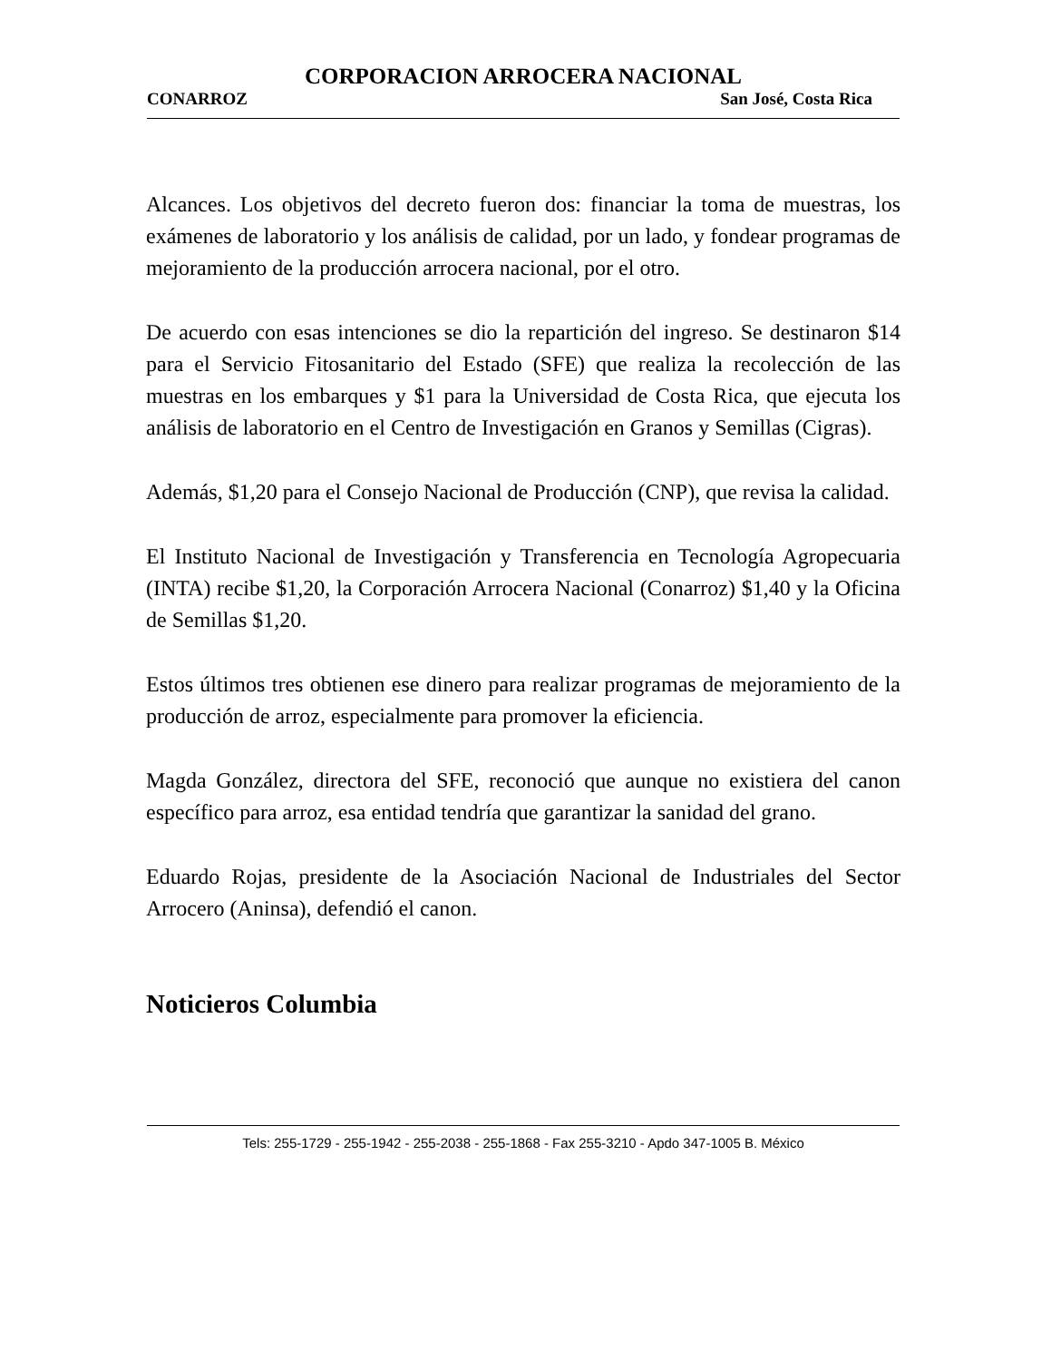CORPORACION ARROCERA NACIONAL
CONARROZ San José, Costa Rica
Alcances. Los objetivos del decreto fueron dos: financiar la toma de muestras, los exámenes de laboratorio y los análisis de calidad, por un lado, y fondear programas de mejoramiento de la producción arrocera nacional, por el otro.
De acuerdo con esas intenciones se dio la repartición del ingreso. Se destinaron $14 para el Servicio Fitosanitario del Estado (SFE) que realiza la recolección de las muestras en los embarques y $1 para la Universidad de Costa Rica, que ejecuta los análisis de laboratorio en el Centro de Investigación en Granos y Semillas (Cigras).
Además, $1,20 para el Consejo Nacional de Producción (CNP), que revisa la calidad.
El Instituto Nacional de Investigación y Transferencia en Tecnología Agropecuaria (INTA) recibe $1,20, la Corporación Arrocera Nacional (Conarroz) $1,40 y la Oficina de Semillas $1,20.
Estos últimos tres obtienen ese dinero para realizar programas de mejoramiento de la producción de arroz, especialmente para promover la eficiencia.
Magda González, directora del SFE, reconoció que aunque no existiera del canon específico para arroz, esa entidad tendría que garantizar la sanidad del grano.
Eduardo Rojas, presidente de la Asociación Nacional de Industriales del Sector Arrocero (Aninsa), defendió el canon.
Noticieros Columbia
Tels: 255-1729 - 255-1942 - 255-2038 - 255-1868 - Fax 255-3210 - Apdo 347-1005 B. México